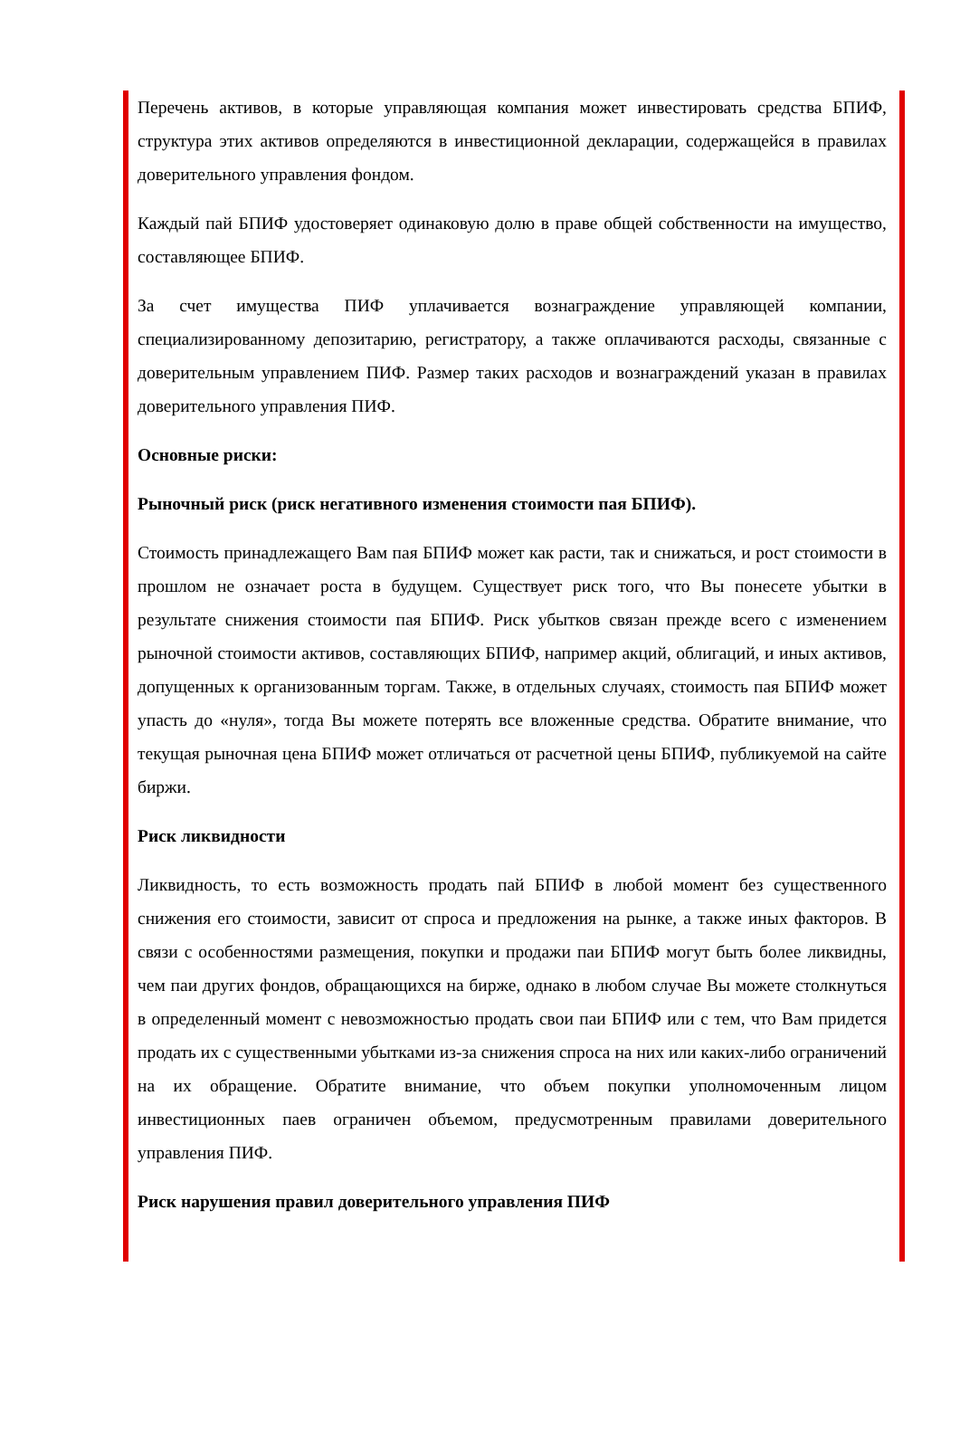Перечень активов, в которые управляющая компания может инвестировать средства БПИФ, структура этих активов определяются в инвестиционной декларации, содержащейся в правилах доверительного управления фондом.
Каждый пай БПИФ удостоверяет одинаковую долю в праве общей собственности на имущество, составляющее БПИФ.
За счет имущества ПИФ уплачивается вознаграждение управляющей компании, специализированному депозитарию, регистратору, а также оплачиваются расходы, связанные с доверительным управлением ПИФ. Размер таких расходов и вознаграждений указан в правилах доверительного управления ПИФ.
Основные риски:
Рыночный риск (риск негативного изменения стоимости пая БПИФ).
Стоимость принадлежащего Вам пая БПИФ может как расти, так и снижаться, и рост стоимости в прошлом не означает роста в будущем. Существует риск того, что Вы понесете убытки в результате снижения стоимости пая БПИФ. Риск убытков связан прежде всего с изменением рыночной стоимости активов, составляющих БПИФ, например акций, облигаций, и иных активов, допущенных к организованным торгам. Также, в отдельных случаях, стоимость пая БПИФ может упасть до «нуля», тогда Вы можете потерять все вложенные средства. Обратите внимание, что текущая рыночная цена БПИФ может отличаться от расчетной цены БПИФ, публикуемой на сайте биржи.
Риск ликвидности
Ликвидность, то есть возможность продать пай БПИФ в любой момент без существенного снижения его стоимости, зависит от спроса и предложения на рынке, а также иных факторов. В связи с особенностями размещения, покупки и продажи паи БПИФ могут быть более ликвидны, чем паи других фондов, обращающихся на бирже, однако в любом случае Вы можете столкнуться в определенный момент с невозможностью продать свои паи БПИФ или с тем, что Вам придется продать их с существенными убытками из-за снижения спроса на них или каких-либо ограничений на их обращение. Обратите внимание, что объем покупки уполномоченным лицом инвестиционных паев ограничен объемом, предусмотренным правилами доверительного управления ПИФ.
Риск нарушения правил доверительного управления ПИФ